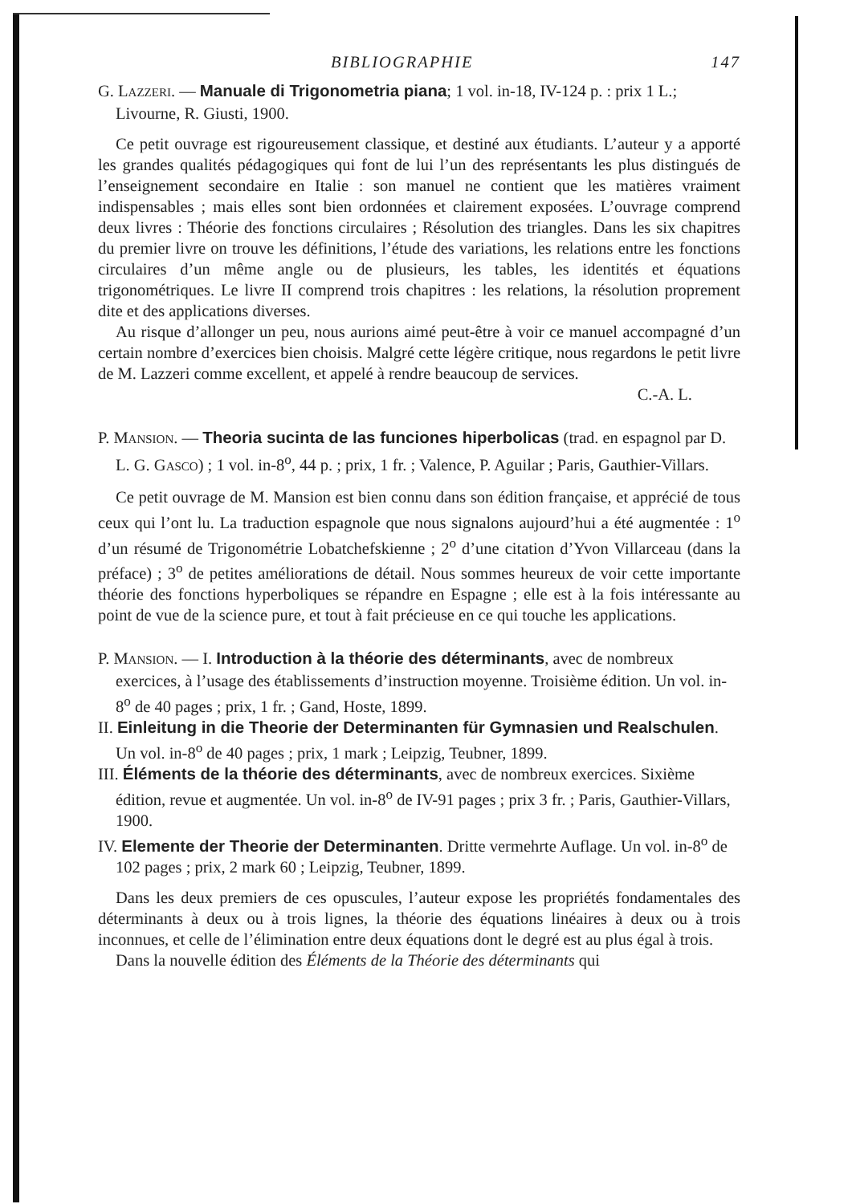BIBLIOGRAPHIE 147
G. LAZZERI. — Manuale di Trigonometria piana; 1 vol. in-18, IV-124 p. : prix 1 L.; Livourne, R. Giusti, 1900.
Ce petit ouvrage est rigoureusement classique, et destiné aux étudiants. L’auteur y a apporté les grandes qualités pédagogiques qui font de lui l’un des représentants les plus distingués de l’enseignement secondaire en Italie : son manuel ne contient que les matières vraiment indispensables ; mais elles sont bien ordonnées et clairement exposées. L’ouvrage comprend deux livres : Théorie des fonctions circulaires ; Résolution des triangles. Dans les six chapitres du premier livre on trouve les définitions, l’étude des variations, les relations entre les fonctions circulaires d’un même angle ou de plusieurs, les tables, les identités et équations trigonométriques. Le livre II comprend trois chapitres : les relations, la résolution proprement dite et des applications diverses.
Au risque d’allonger un peu, nous aurions aimé peut-être à voir ce manuel accompagné d’un certain nombre d’exercices bien choisis. Malgré cette légère critique, nous regardons le petit livre de M. Lazzeri comme excellent, et appelé à rendre beaucoup de services.
C.-A. L.
P. MANSION. — Theoria sucinta de las funciones hiperbolicas (trad. en espagnol par D. L. G. GASCO) ; 1 vol. in-8<sup>o</sup>, 44 p. ; prix, 1 fr. ; Valence, P. Aguilar ; Paris, Gauthier-Villars.
Ce petit ouvrage de M. Mansion est bien connu dans son édition française, et apprécié de tous ceux qui l’ont lu. La traduction espagnole que nous signalons aujourd’hui a été augmentée : 1<sup>o</sup> d’un résumé de Trigonométrie Lobatchefskienne ; 2<sup>o</sup> d’une citation d’Yvon Villarceau (dans la préface) ; 3<sup>o</sup> de petites améliorations de détail. Nous sommes heureux de voir cette importante théorie des fonctions hyperboliques se répandre en Espagne ; elle est à la fois intéressante au point de vue de la science pure, et tout à fait précieuse en ce qui touche les applications.
P. MANSION. — I. Introduction à la théorie des déterminants, avec de nombreux exercices, à l’usage des établissements d’instruction moyenne. Troisième édition. Un vol. in-8<sup>o</sup> de 40 pages ; prix, 1 fr. ; Gand, Hoste, 1899.
II. Einleitung in die Theorie der Determinanten für Gymnasien und Realschulen. Un vol. in-8<sup>o</sup> de 40 pages ; prix, 1 mark ; Leipzig, Teubner, 1899.
III. Éléments de la théorie des déterminants, avec de nombreux exercices. Sixième édition, revue et augmentée. Un vol. in-8<sup>o</sup> de IV-91 pages ; prix 3 fr. ; Paris, Gauthier-Villars, 1900.
IV. Elemente der Theorie der Determinanten. Dritte vermehrte Auflage. Un vol. in-8<sup>o</sup> de 102 pages ; prix, 2 mark 60 ; Leipzig, Teubner, 1899.
Dans les deux premiers de ces opuscules, l’auteur expose les propriétés fondamentales des déterminants à deux ou à trois lignes, la théorie des équations linéaires à deux ou à trois inconnues, et celle de l’élimination entre deux équations dont le degré est au plus égal à trois.
Dans la nouvelle édition des Éléments de la Théorie des déterminants qui